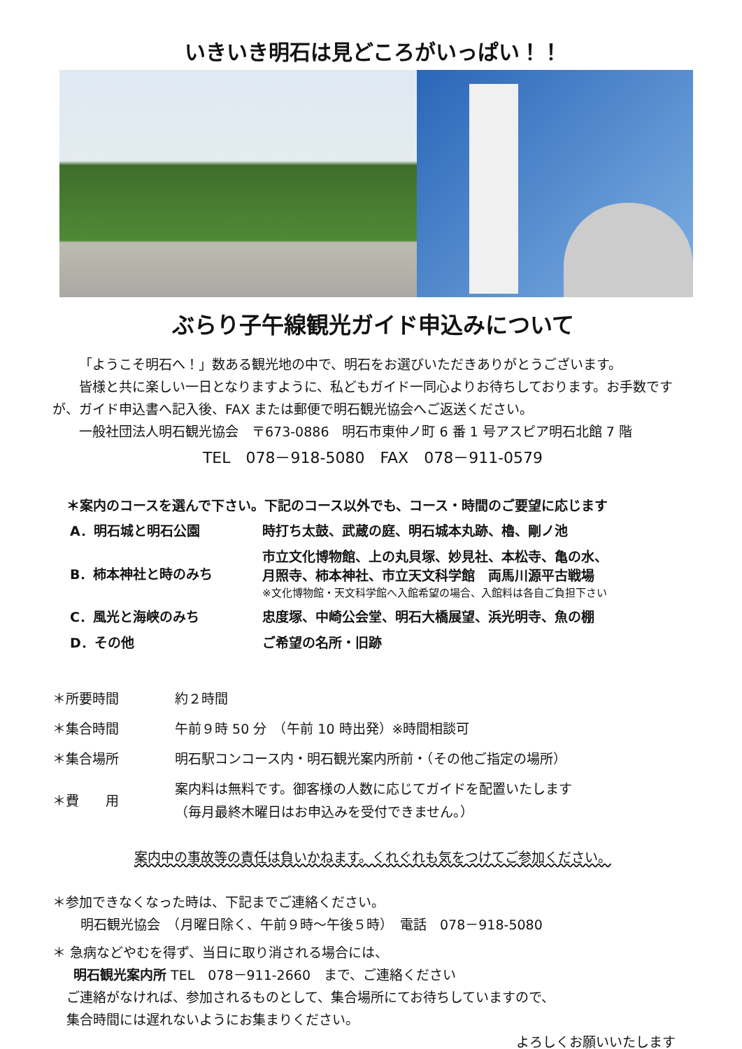いきいき明石は見どころがいっぱい！！
ぶらり子午線観光ガイド申込みについて
「ようこそ明石へ！」数ある観光地の中で、明石をお選びいただきありがとうございます。
皆様と共に楽しい一日となりますように、私どもガイド一同心よりお待ちしております。お手数ですが、ガイド申込書へ記入後、FAX または郵便で明石観光協会へご返送ください。
一般社団法人明石観光協会　〒673‐0886　明石市東仲ノ町 6 番 1 号アスピア明石北館 7 階
TEL　078－918-5080　FAX　078－911-0579
＊案内のコースを選んで下さい。下記のコース以外でも、コース・時間のご要望に応じます
| A．明石城と明石公園 | 時打ち太鼓、武蔵の庭、明石城本丸跡、櫓、剛ノ池 |
| B．柿本神社と時のみち | 市立文化博物館、上の丸貝塚、妙見社、本松寺、亀の水、 月照寺、柿本神社、市立天文科学館 両馬川源平古戦場 ※文化博物館・天文科学館へ入館希望の場合、入館料は各自ご負担下さい |
| C．風光と海峡のみち | 忠度塚、中崎公会堂、明石大橋展望、浜光明寺、魚の棚 |
| D．その他 | ご希望の名所・旧跡 |
| ＊所要時間 | 約２時間 |
| ＊集合時間 | 午前９時 50 分 （午前 10 時出発）※時間相談可 |
| ＊集合場所 | 明石駅コンコース内・明石観光案内所前・（その他ご指定の場所） |
| ＊費 用 | 案内料は無料です。御客様の人数に応じてガイドを配置いたします （毎月最終木曜日はお申込みを受付できません。） |
案内中の事故等の責任は負いかねます。くれぐれも気をつけてご参加ください。
＊参加できなくなった時は、下記までご連絡ください。
明石観光協会　（月曜日除く、午前９時～午後５時）　電話　078－918-5080
＊ 急病などやむを得ず、当日に取り消される場合には、
明石観光案内所 TEL　078－911-2660　まで、ご連絡ください
ご連絡がなければ、参加されるものとして、集合場所にてお待ちしていますので、
集合時間には遅れないようにお集まりください。
よろしくお願いいたします